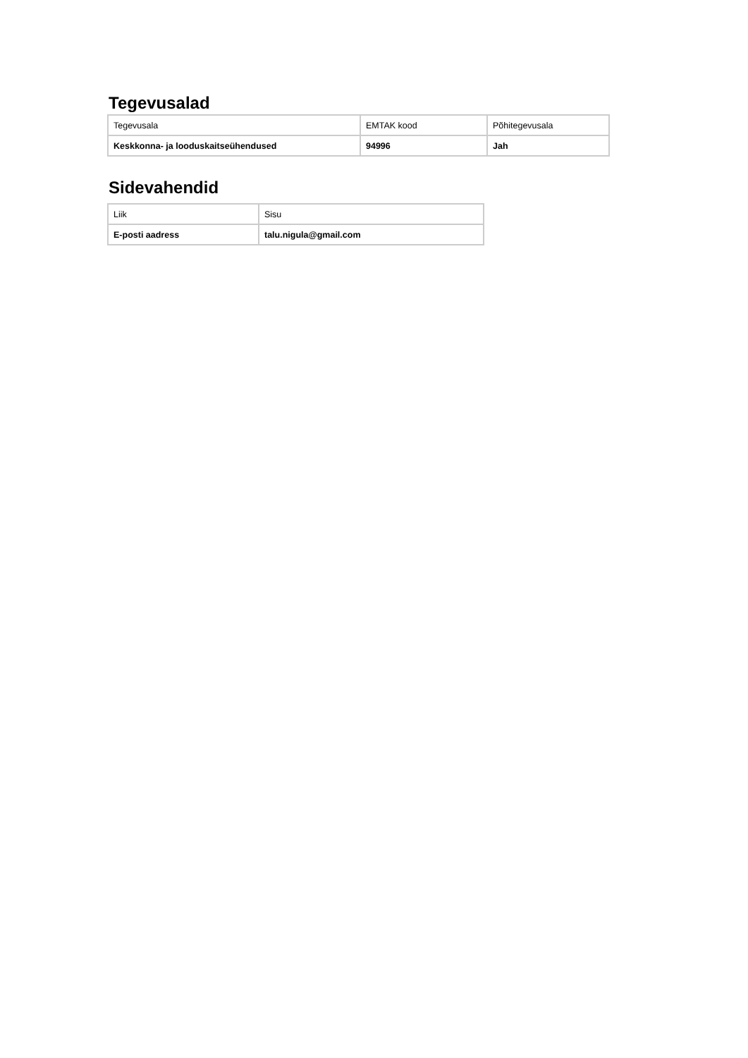Tegevusalad
| Tegevusala | EMTAK kood | Põhitegevusala |
| Keskkonna- ja looduskaitseühendused | 94996 | Jah |
Sidevahendid
| Liik | Sisu |
| E-posti aadress | talu.nigula@gmail.com |